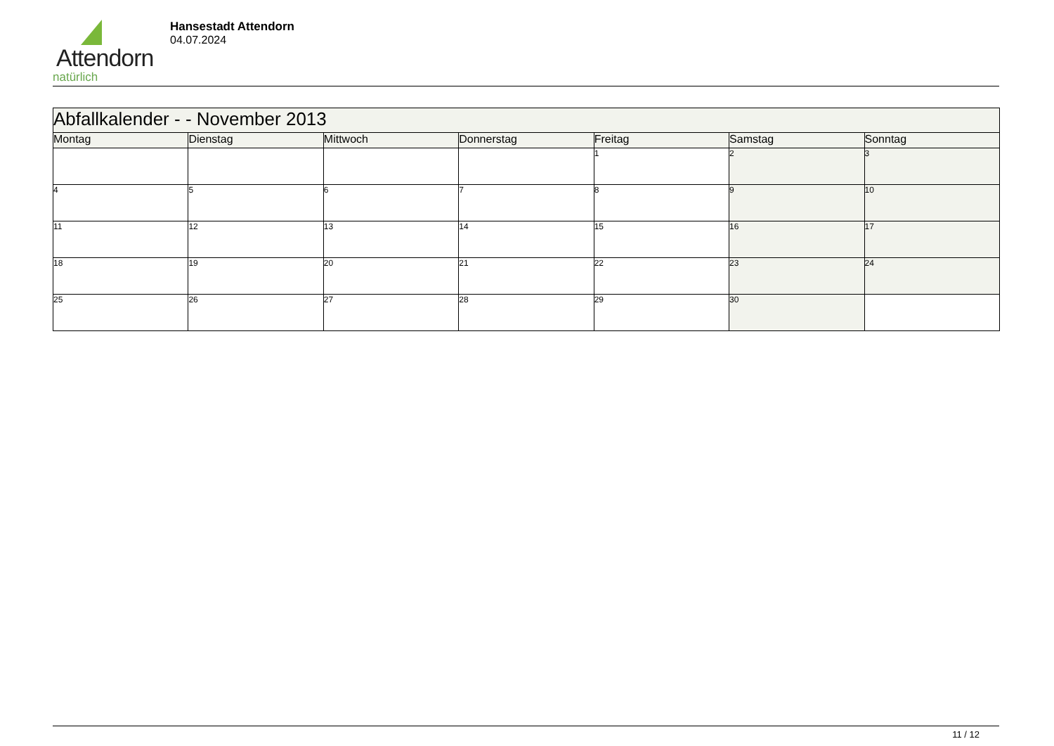Attendorn
natürlich
Hansestadt Attendorn
04.07.2024
| Abfallkalender - - November 2013 | | | | | | |
| Montag | Dienstag | Mittwoch | Donnerstag | Freitag | Samstag | Sonntag |
| | | | | 1 | 2 | 3 |
| 4 | 5 | 6 | 7 | 8 | 9 | 10 |
| 11 | 12 | 13 | 14 | 15 | 16 | 17 |
| 18 | 19 | 20 | 21 | 22 | 23 | 24 |
| 25 | 26 | 27 | 28 | 29 | 30 | |
11 / 12